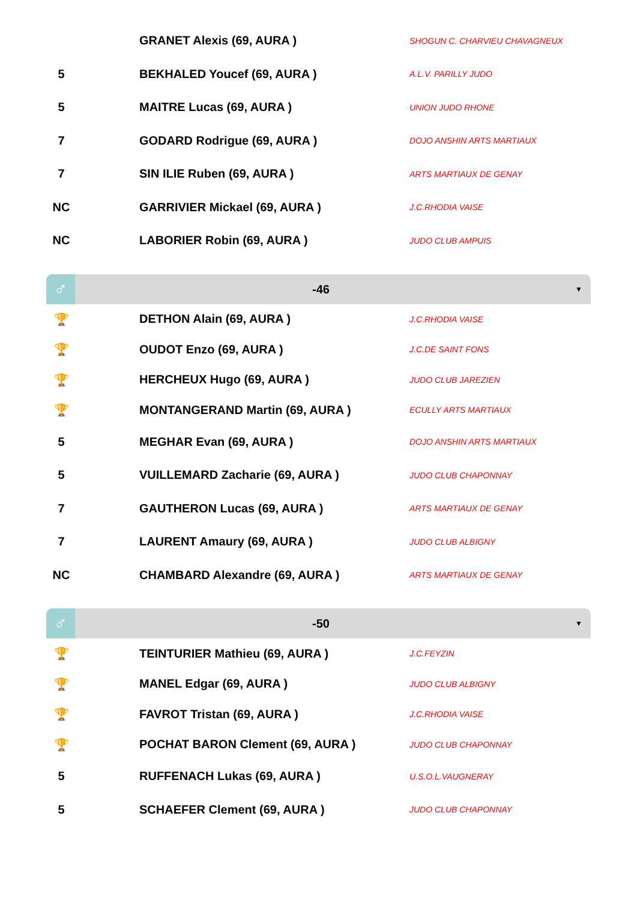| | GRANET Alexis (69, AURA ) | SHOGUN C. CHARVIEU CHAVAGNEUX |
| 5 | BEKHALED Youcef (69, AURA ) | A.L.V. PARILLY JUDO |
| 5 | MAITRE Lucas (69, AURA ) | UNION JUDO RHONE |
| 7 | GODARD Rodrigue (69, AURA ) | DOJO ANSHIN ARTS MARTIAUX |
| 7 | SIN ILIE Ruben (69, AURA ) | ARTS MARTIAUX DE GENAY |
| NC | GARRIVIER Mickael (69, AURA ) | J.C.RHODIA VAISE |
| NC | LABORIER Robin (69, AURA ) | JUDO CLUB AMPUIS |
♂
-46
▼
| 🏆 | DETHON Alain (69, AURA ) | J.C.RHODIA VAISE |
| 🏆 | OUDOT Enzo (69, AURA ) | J.C.DE SAINT FONS |
| 🏆 | HERCHEUX Hugo (69, AURA ) | JUDO CLUB JAREZIEN |
| 🏆 | MONTANGERAND Martin (69, AURA ) | ECULLY ARTS MARTIAUX |
| 5 | MEGHAR Evan (69, AURA ) | DOJO ANSHIN ARTS MARTIAUX |
| 5 | VUILLEMARD Zacharie (69, AURA ) | JUDO CLUB CHAPONNAY |
| 7 | GAUTHERON Lucas (69, AURA ) | ARTS MARTIAUX DE GENAY |
| 7 | LAURENT Amaury (69, AURA ) | JUDO CLUB ALBIGNY |
| NC | CHAMBARD Alexandre (69, AURA ) | ARTS MARTIAUX DE GENAY |
♂
-50
▼
| 🏆 | TEINTURIER Mathieu (69, AURA ) | J.C.FEYZIN |
| 🏆 | MANEL Edgar (69, AURA ) | JUDO CLUB ALBIGNY |
| 🏆 | FAVROT Tristan (69, AURA ) | J.C.RHODIA VAISE |
| 🏆 | POCHAT BARON Clement (69, AURA ) | JUDO CLUB CHAPONNAY |
| 5 | RUFFENACH Lukas (69, AURA ) | U.S.O.L.VAUGNERAY |
| 5 | SCHAEFER Clement (69, AURA ) | JUDO CLUB CHAPONNAY |